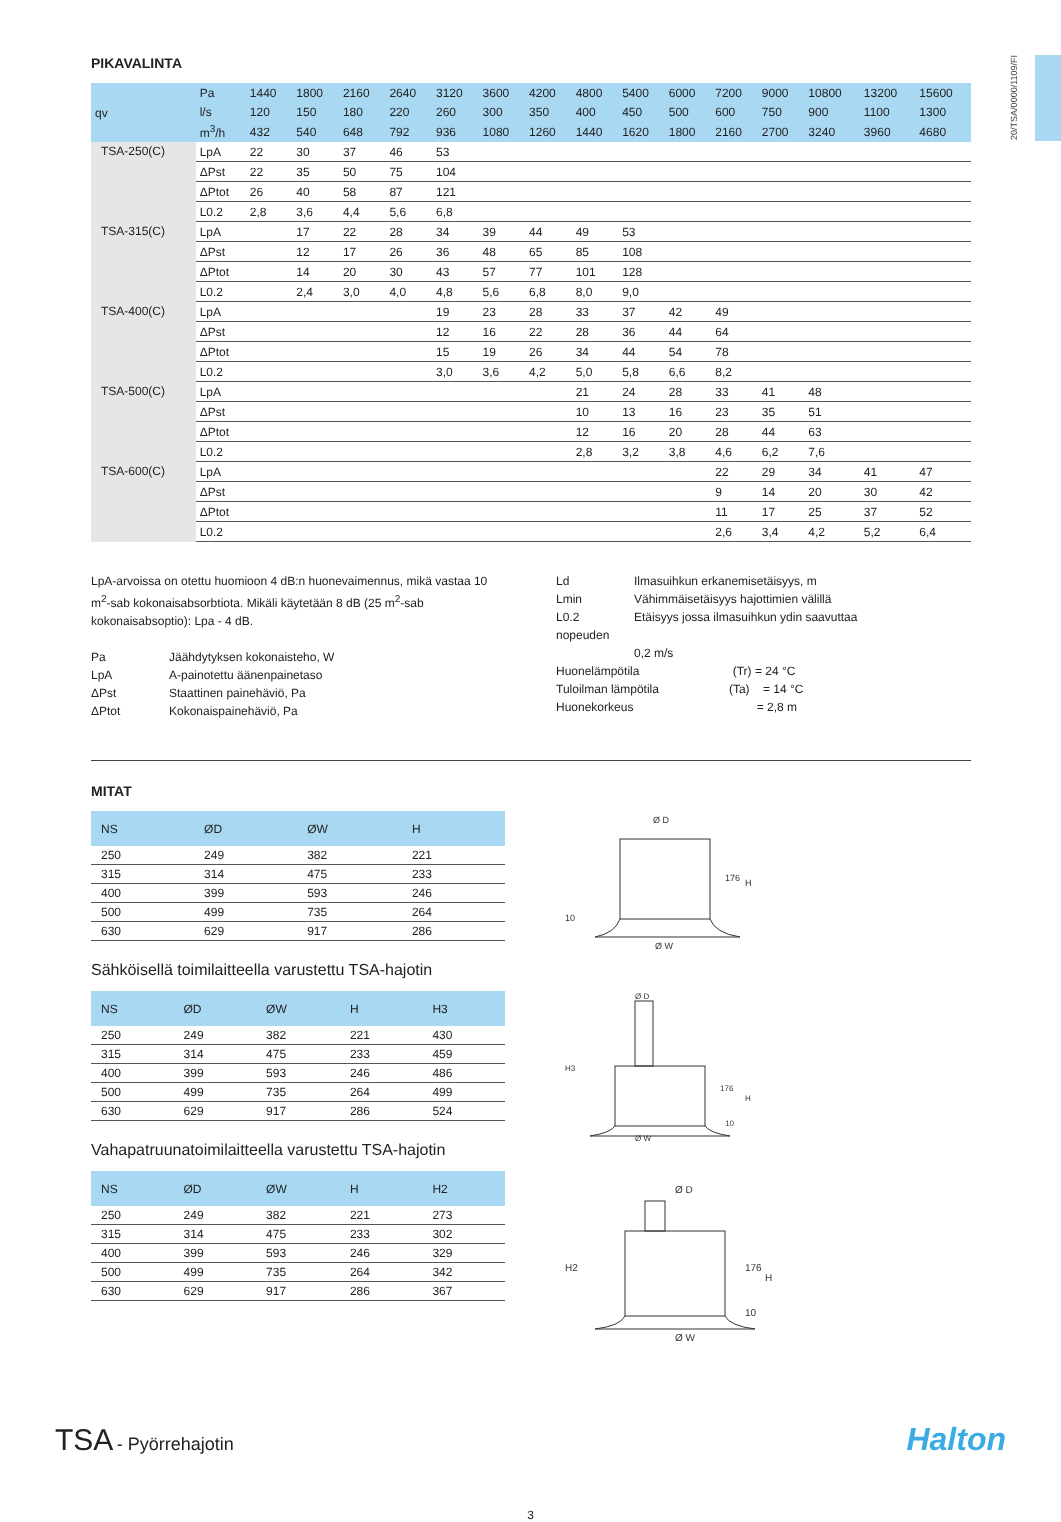20/TSA/0000/1109/FI
PIKAVALINTA
| qv | Pa | 1440 | 1800 | 2160 | 2640 | 3120 | 3600 | 4200 | 4800 | 5400 | 6000 | 7200 | 9000 | 10800 | 13200 | 15600 |
| --- | --- | --- | --- | --- | --- | --- | --- | --- | --- | --- | --- | --- | --- | --- | --- | --- |
| | l/s | 120 | 150 | 180 | 220 | 260 | 300 | 350 | 400 | 450 | 500 | 600 | 750 | 900 | 1100 | 1300 |
| | m<sup>3</sup>/h | 432 | 540 | 648 | 792 | 936 | 1080 | 1260 | 1440 | 1620 | 1800 | 2160 | 2700 | 3240 | 3960 | 4680 |
| TSA-250(C) | LpA | 22 | 30 | 37 | 46 | 53 | | | | | | | | | | |
| | ΔPst | 22 | 35 | 50 | 75 | 104 | | | | | | | | | | |
| | ΔPtot | 26 | 40 | 58 | 87 | 121 | | | | | | | | | | |
| | L0.2 | 2,8 | 3,6 | 4,4 | 5,6 | 6,8 | | | | | | | | | | |
| TSA-315(C) | LpA | | 17 | 22 | 28 | 34 | 39 | 44 | 49 | 53 | | | | | | |
| | ΔPst | | 12 | 17 | 26 | 36 | 48 | 65 | 85 | 108 | | | | | | |
| | ΔPtot | | 14 | 20 | 30 | 43 | 57 | 77 | 101 | 128 | | | | | | |
| | L0.2 | | 2,4 | 3,0 | 4,0 | 4,8 | 5,6 | 6,8 | 8,0 | 9,0 | | | | | | |
| TSA-400(C) | LpA | | | | | 19 | 23 | 28 | 33 | 37 | 42 | 49 | | | | |
| | ΔPst | | | | | 12 | 16 | 22 | 28 | 36 | 44 | 64 | | | | |
| | ΔPtot | | | | | 15 | 19 | 26 | 34 | 44 | 54 | 78 | | | | |
| | L0.2 | | | | | 3,0 | 3,6 | 4,2 | 5,0 | 5,8 | 6,6 | 8,2 | | | | |
| TSA-500(C) | LpA | | | | | | | | 21 | 24 | 28 | 33 | 41 | 48 | | |
| | ΔPst | | | | | | | | 10 | 13 | 16 | 23 | 35 | 51 | | |
| | ΔPtot | | | | | | | | 12 | 16 | 20 | 28 | 44 | 63 | | |
| | L0.2 | | | | | | | | 2,8 | 3,2 | 3,8 | 4,6 | 6,2 | 7,6 | | |
| TSA-600(C) | LpA | | | | | | | | | | | 22 | 29 | 34 | 41 | 47 |
| | ΔPst | | | | | | | | | | | 9 | 14 | 20 | 30 | 42 |
| | ΔPtot | | | | | | | | | | | 11 | 17 | 25 | 37 | 52 |
| | L0.2 | | | | | | | | | | | 2,6 | 3,4 | 4,2 | 5,2 | 6,4 |
LpA-arvoissa on otettu huomioon 4 dB:n huonevaimennus, mikä vastaa 10 m<sup>2</sup>-sab kokonaisabsorbtiota. Mikäli käytetään 8 dB (25 m<sup>2</sup>-sab kokonaisabsoptio): Lpa - 4 dB.
Pa Jäähdytyksen kokonaisteho, W LpA A-painotettu äänenpainetaso ΔPst Staattinen painehäviö, Pa ΔPtot Kokonaispainehäviö, Pa
Ld Ilmasuihkun erkanemisetäisyys, m Lmin Vähimmäisetäisyys hajottimien välillä L0.2 Etäisyys jossa ilmasuihkun ydin saavuttaa
nopeuden
0,2 m/s
Huonelämpötila (Tr) = 24 °C
Tuloilman lämpötila (Ta) = 14 °C
Huonekorkeus = 2,8 m
MITAT
| NS | ØD | ØW | H |
| --- | --- | --- | --- |
| 250 | 249 | 382 | 221 |
| 315 | 314 | 475 | 233 |
| 400 | 399 | 593 | 246 |
| 500 | 499 | 735 | 264 |
| 630 | 629 | 917 | 286 |
Sähköisellä toimilaitteella varustettu TSA-hajotin
| NS | ØD | ØW | H | H3 |
| --- | --- | --- | --- | --- |
| 250 | 249 | 382 | 221 | 430 |
| 315 | 314 | 475 | 233 | 459 |
| 400 | 399 | 593 | 246 | 486 |
| 500 | 499 | 735 | 264 | 499 |
| 630 | 629 | 917 | 286 | 524 |
Vahapatruunatoimilaitteella varustettu TSA-hajotin
| NS | ØD | ØW | H | H2 |
| --- | --- | --- | --- | --- |
| 250 | 249 | 382 | 221 | 273 |
| 315 | 314 | 475 | 233 | 302 |
| 400 | 399 | 593 | 246 | 329 |
| 500 | 499 | 735 | 264 | 342 |
| 630 | 629 | 917 | 286 | 367 |
Ø D
Ø W
176
H
10
Ø D
Ø W
H3
176
H
10
Ø D
Ø W
H2
176
H
10
TSA - Pyörrehajotin
Halton
3